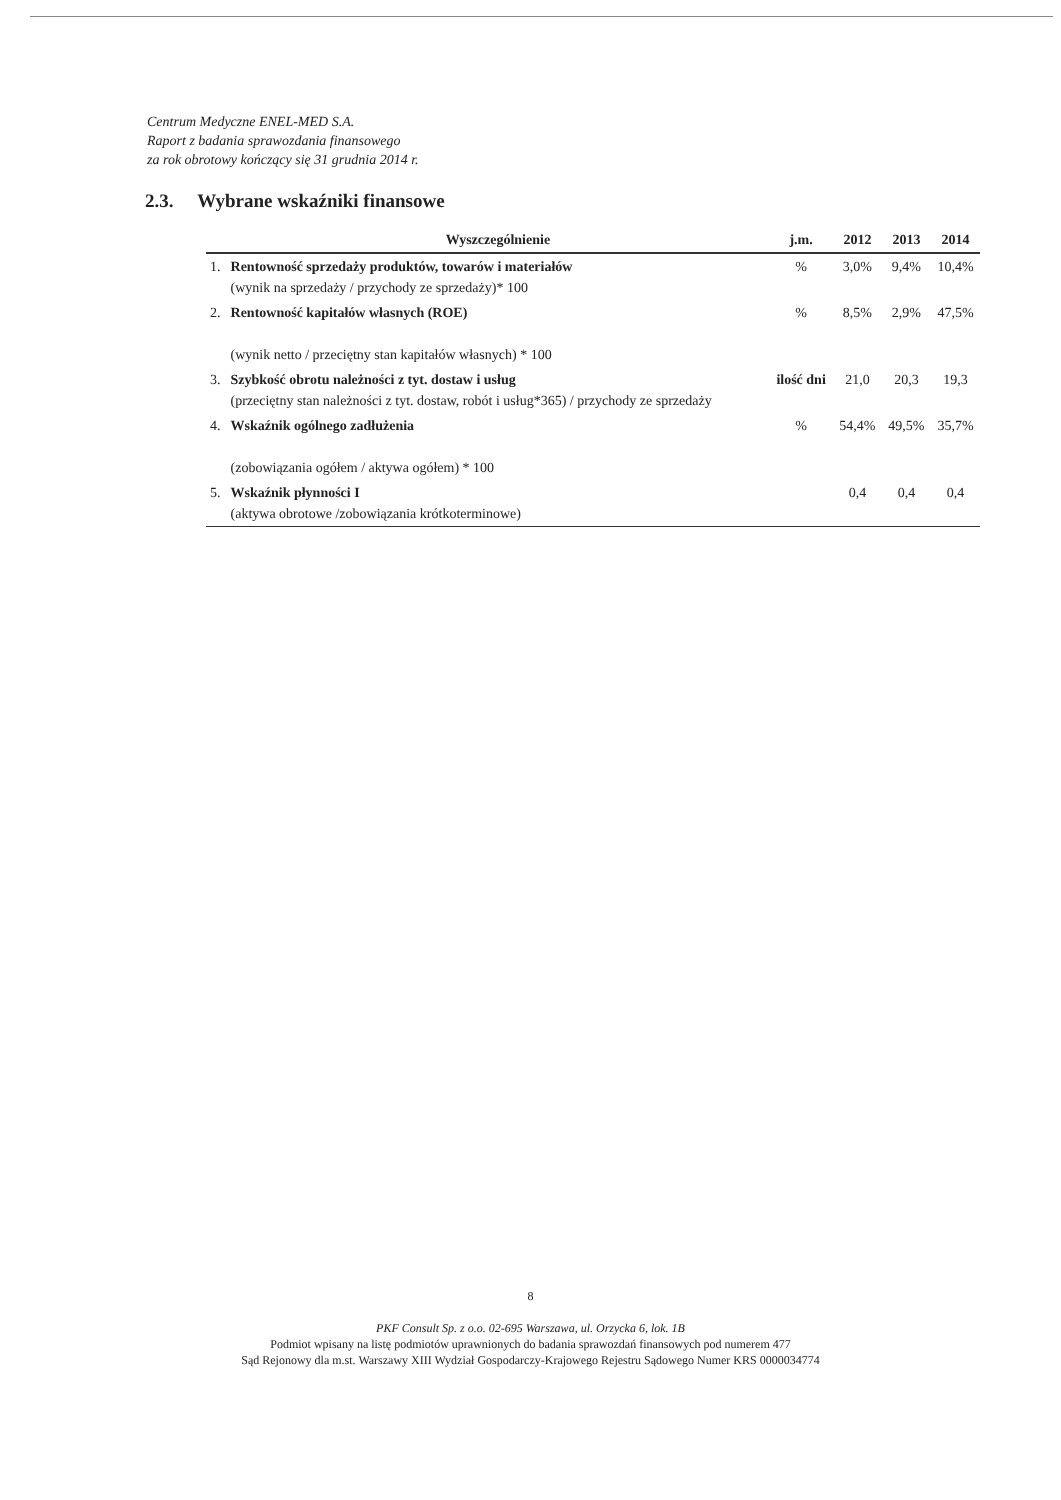Centrum Medyczne ENEL-MED S.A.
Raport z badania sprawozdania finansowego
za rok obrotowy kończący się 31 grudnia 2014 r.
2.3. Wybrane wskaźniki finansowe
| | Wyszczególnienie | j.m. | 2012 | 2013 | 2014 |
| --- | --- | --- | --- | --- | --- |
| 1. | Rentowność sprzedaży produktów, towarów i materiałów (wynik na sprzedaży / przychody ze sprzedaży)* 100 | % | 3,0% | 9,4% | 10,4% |
| 2. | Rentowność kapitałów własnych (ROE) (wynik netto / przeciętny stan kapitałów własnych) * 100 | % | 8,5% | 2,9% | 47,5% |
| 3. | Szybkość obrotu należności z tyt. dostaw i usług (przeciętny stan należności z tyt. dostaw, robót i usług*365) / przychody ze sprzedaży | ilość dni | 21,0 | 20,3 | 19,3 |
| 4. | Wskaźnik ogólnego zadłużenia (zobowiązania ogółem / aktywa ogółem) * 100 | % | 54,4% | 49,5% | 35,7% |
| 5. | Wskaźnik płynności I (aktywa obrotowe /zobowiązania krótkoterminowe) | | 0,4 | 0,4 | 0,4 |
8
PKF Consult Sp. z o.o. 02-695 Warszawa, ul. Orzycka 6, lok. 1B
Podmiot wpisany na listę podmiotów uprawnionych do badania sprawozdań finansowych pod numerem 477
Sąd Rejonowy dla m.st. Warszawy XIII Wydział Gospodarczy-Krajowego Rejestru Sądowego Numer KRS 0000034774